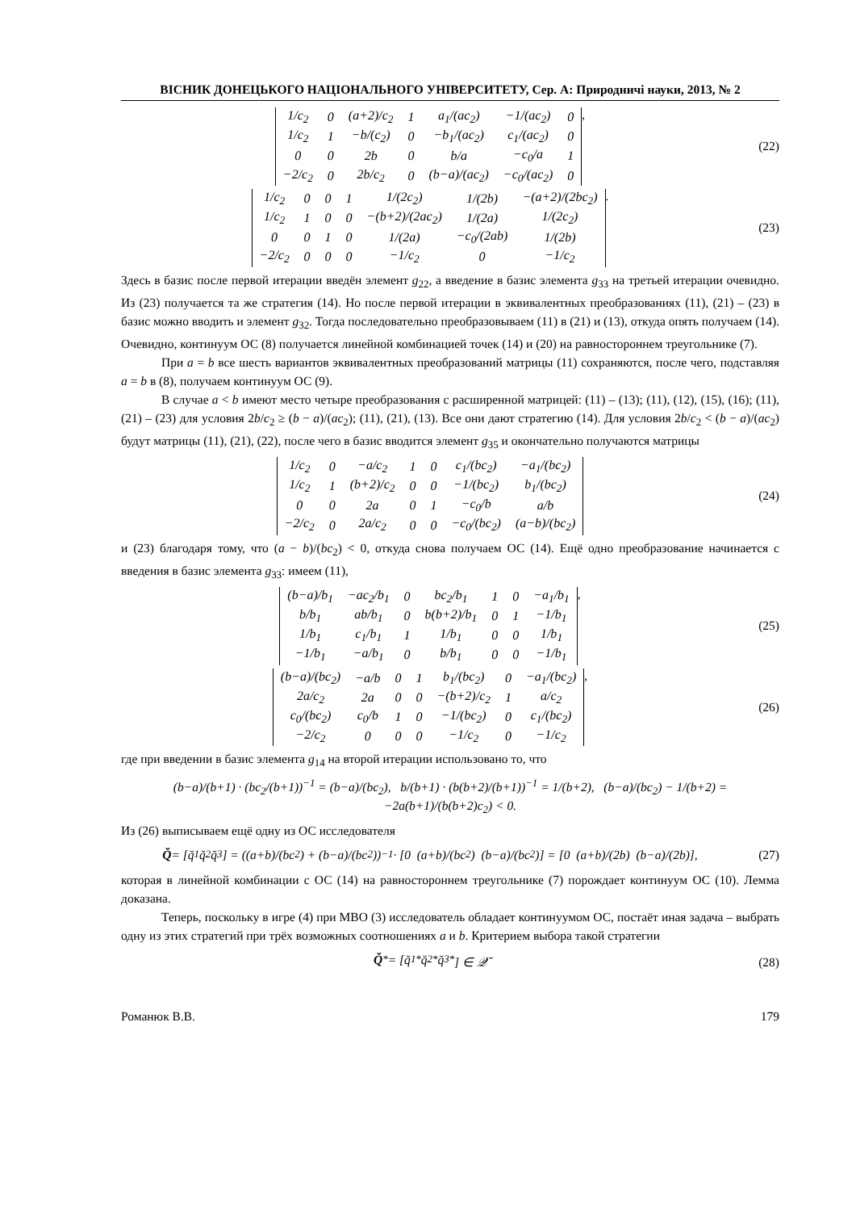ВІСНИК ДОНЕЦЬКОГО НАЦІОНАЛЬНОГО УНІВЕРСИТЕТУ, Сер. А: Природничі науки, 2013, № 2
| 1/c<sub>2</sub> | 0 | (a+2)/c<sub>2</sub> | 1 | a<sub>1</sub>/(ac<sub>2</sub>) | −1/(ac<sub>2</sub>) | 0 |
| 1/c<sub>2</sub> | 1 | −b/(c<sub>2</sub>) | 0 | −b<sub>1</sub>/(ac<sub>2</sub>) | c<sub>1</sub>/(ac<sub>2</sub>) | 0 |
| 0 | 0 | 2b | 0 | b/a | −c<sub>0</sub>/a | 1 |
| −2/c<sub>2</sub> | 0 | 2b/c<sub>2</sub> | 0 | (b−a)/(ac<sub>2</sub>) | −c<sub>0</sub>/(ac<sub>2</sub>) | 0 |
,
(22)
| 1/c<sub>2</sub> | 0 | 0 | 1 | 1/(2c<sub>2</sub>) | 1/(2b) | −(a+2)/(2bc<sub>2</sub>) |
| 1/c<sub>2</sub> | 1 | 0 | 0 | −(b+2)/(2ac<sub>2</sub>) | 1/(2a) | 1/(2c<sub>2</sub>) |
| 0 | 0 | 1 | 0 | 1/(2a) | −c<sub>0</sub>/(2ab) | 1/(2b) |
| −2/c<sub>2</sub> | 0 | 0 | 0 | −1/c<sub>2</sub> | 0 | −1/c<sub>2</sub> |
.
(23)
Здесь в базис после первой итерации введён элемент g<sub>22</sub>, а введение в базис элемента g<sub>33</sub> на третьей итерации очевидно. Из (23) получается та же стратегия (14). Но после первой итерации в эквивалентных преобразованиях (11), (21) – (23) в базис можно вводить и элемент g<sub>32</sub>. Тогда последовательно преобразовываем (11) в (21) и (13), откуда опять получаем (14). Очевидно, континуум ОС (8) получается линейной комбинацией точек (14) и (20) на равностороннем треугольнике (7).
При a = b все шесть вариантов эквивалентных преобразований матрицы (11) сохраняются, после чего, подставляя a = b в (8), получаем континуум ОС (9).
В случае a < b имеют место четыре преобразования с расширенной матрицей: (11) – (13); (11), (12), (15), (16); (11), (21) – (23) для условия 2b/c<sub>2</sub> ≥ (b − a)/(ac<sub>2</sub>); (11), (21), (13). Все они дают стратегию (14). Для условия 2b/c<sub>2</sub> < (b − a)/(ac<sub>2</sub>) будут матрицы (11), (21), (22), после чего в базис вводится элемент g<sub>35</sub> и окончательно получаются матрицы
| 1/c<sub>2</sub> | 0 | −a/c<sub>2</sub> | 1 | 0 | c<sub>1</sub>/(bc<sub>2</sub>) | −a<sub>1</sub>/(bc<sub>2</sub>) |
| 1/c<sub>2</sub> | 1 | (b+2)/c<sub>2</sub> | 0 | 0 | −1/(bc<sub>2</sub>) | b<sub>1</sub>/(bc<sub>2</sub>) |
| 0 | 0 | 2a | 0 | 1 | −c<sub>0</sub>/b | a/b |
| −2/c<sub>2</sub> | 0 | 2a/c<sub>2</sub> | 0 | 0 | −c<sub>0</sub>/(bc<sub>2</sub>) | (a−b)/(bc<sub>2</sub>) |
(24)
и (23) благодаря тому, что (a − b)/(bc<sub>2</sub>) < 0, откуда снова получаем ОС (14). Ещё одно преобразование начинается с введения в базис элемента g<sub>33</sub>: имеем (11),
| (b−a)/b<sub>1</sub> | −ac<sub>2</sub>/b<sub>1</sub> | 0 | bc<sub>2</sub>/b<sub>1</sub> | 1 | 0 | −a<sub>1</sub>/b<sub>1</sub> |
| b/b<sub>1</sub> | ab/b<sub>1</sub> | 0 | b(b+2)/b<sub>1</sub> | 0 | 1 | −1/b<sub>1</sub> |
| 1/b<sub>1</sub> | c<sub>1</sub>/b<sub>1</sub> | 1 | 1/b<sub>1</sub> | 0 | 0 | 1/b<sub>1</sub> |
| −1/b<sub>1</sub> | −a/b<sub>1</sub> | 0 | b/b<sub>1</sub> | 0 | 0 | −1/b<sub>1</sub> |
,
(25)
| (b−a)/(bc<sub>2</sub>) | −a/b | 0 | 1 | b<sub>1</sub>/(bc<sub>2</sub>) | 0 | −a<sub>1</sub>/(bc<sub>2</sub>) |
| 2a/c<sub>2</sub> | 2a | 0 | 0 | −(b+2)/c<sub>2</sub> | 1 | a/c<sub>2</sub> |
| c<sub>0</sub>/(bc<sub>2</sub>) | c<sub>0</sub>/b | 1 | 0 | −1/(bc<sub>2</sub>) | 0 | c<sub>1</sub>/(bc<sub>2</sub>) |
| −2/c<sub>2</sub> | 0 | 0 | 0 | −1/c<sub>2</sub> | 0 | −1/c<sub>2</sub> |
,
(26)
где при введении в базис элемента g<sub>14</sub> на второй итерации использовано то, что
(b−a)/(b+1) · (bc<sub>2</sub>/(b+1))<sup>−1</sup> = (b−a)/(bc<sub>2</sub>), b/(b+1) · (b(b+2)/(b+1))<sup>−1</sup> = 1/(b+2), (b−a)/(bc<sub>2</sub>) − 1/(b+2) = −2a(b+1)/(b(b+2)c<sub>2</sub>) < 0.
Из (26) выписываем ещё одну из ОС исследователя
Q̆ = [q̆<sub>1</sub> q̆<sub>2</sub> q̆<sub>3</sub>] = ((a+b)/(bc<sub>2</sub>) + (b−a)/(bc<sub>2</sub>))<sup>−1</sup> · [0 (a+b)/(bc<sub>2</sub>) (b−a)/(bc<sub>2</sub>)] = [0 (a+b)/(2b) (b−a)/(2b)],
(27)
которая в линейной комбинации с ОС (14) на равностороннем треугольнике (7) порождает континуум ОС (10). Лемма доказана.
Теперь, поскольку в игре (4) при МВО (3) исследователь обладает континуумом ОС, постаёт иная задача – выбрать одну из этих стратегий при трёх возможных соотношениях a и b. Критерием выбора такой стратегии
Q̆<sup>*</sup> = [q̆<sub>1</sub><sup>*</sup> q̆<sub>2</sub><sup>*</sup> q̆<sub>3</sub><sup>*</sup>] ∈ 𝒬̆
(28)
Романюк В.В. 179